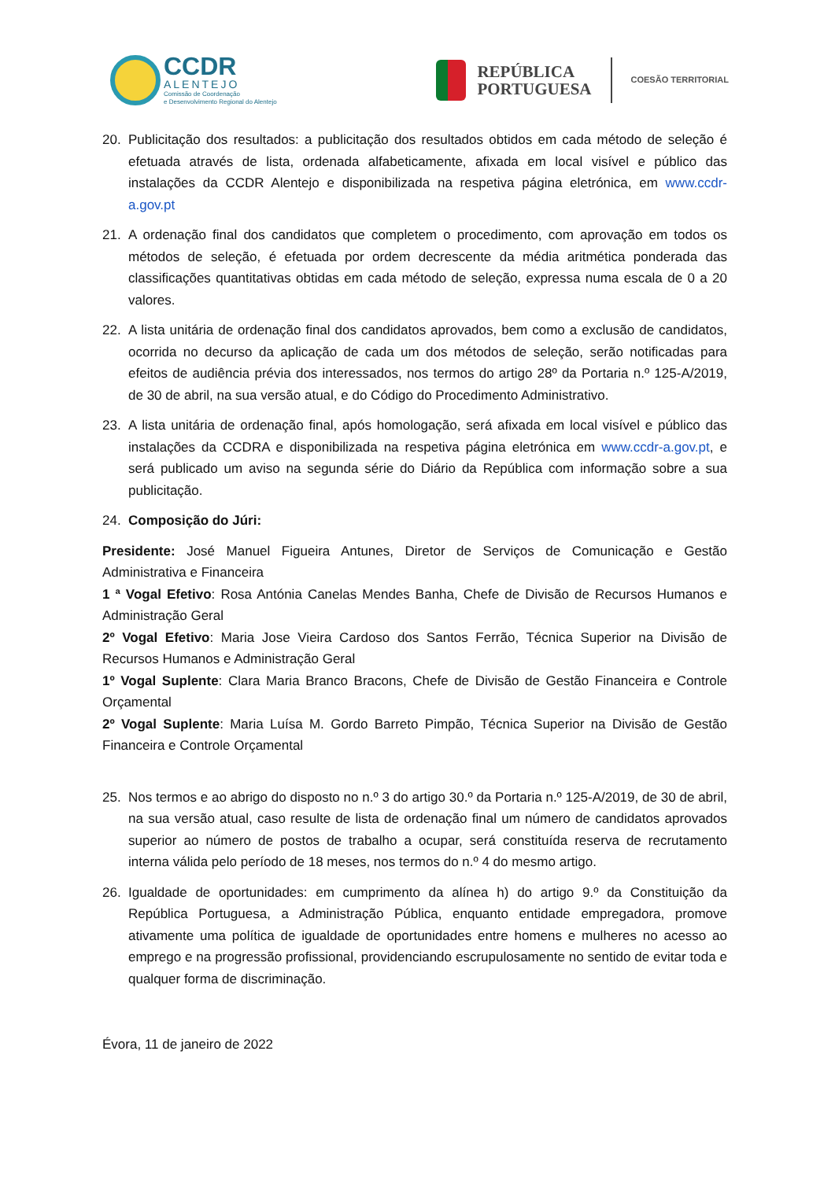CCDR
ALENTEJO
Comissão de Coordenação
e Desenvolvimento Regional do Alentejo
REPÚBLICA
PORTUGUESA
COESÃO TERRITORIAL
20. Publicitação dos resultados: a publicitação dos resultados obtidos em cada método de seleção é efetuada através de lista, ordenada alfabeticamente, afixada em local visível e público das instalações da CCDR Alentejo e disponibilizada na respetiva página eletrónica, em www.ccdr-a.gov.pt
21. A ordenação final dos candidatos que completem o procedimento, com aprovação em todos os métodos de seleção, é efetuada por ordem decrescente da média aritmética ponderada das classificações quantitativas obtidas em cada método de seleção, expressa numa escala de 0 a 20 valores.
22. A lista unitária de ordenação final dos candidatos aprovados, bem como a exclusão de candidatos, ocorrida no decurso da aplicação de cada um dos métodos de seleção, serão notificadas para efeitos de audiência prévia dos interessados, nos termos do artigo 28º da Portaria n.º 125-A/2019, de 30 de abril, na sua versão atual, e do Código do Procedimento Administrativo.
23. A lista unitária de ordenação final, após homologação, será afixada em local visível e público das instalações da CCDRA e disponibilizada na respetiva página eletrónica em www.ccdr-a.gov.pt, e será publicado um aviso na segunda série do Diário da República com informação sobre a sua publicitação.
24. Composição do Júri:
Presidente: José Manuel Figueira Antunes, Diretor de Serviços de Comunicação e Gestão Administrativa e Financeira
1 ª Vogal Efetivo: Rosa Antónia Canelas Mendes Banha, Chefe de Divisão de Recursos Humanos e Administração Geral
2º Vogal Efetivo: Maria Jose Vieira Cardoso dos Santos Ferrão, Técnica Superior na Divisão de Recursos Humanos e Administração Geral
1º Vogal Suplente: Clara Maria Branco Bracons, Chefe de Divisão de Gestão Financeira e Controle Orçamental
2º Vogal Suplente: Maria Luísa M. Gordo Barreto Pimpão, Técnica Superior na Divisão de Gestão Financeira e Controle Orçamental
25. Nos termos e ao abrigo do disposto no n.º 3 do artigo 30.º da Portaria n.º 125-A/2019, de 30 de abril, na sua versão atual, caso resulte de lista de ordenação final um número de candidatos aprovados superior ao número de postos de trabalho a ocupar, será constituída reserva de recrutamento interna válida pelo período de 18 meses, nos termos do n.º 4 do mesmo artigo.
26. Igualdade de oportunidades: em cumprimento da alínea h) do artigo 9.º da Constituição da República Portuguesa, a Administração Pública, enquanto entidade empregadora, promove ativamente uma política de igualdade de oportunidades entre homens e mulheres no acesso ao emprego e na progressão profissional, providenciando escrupulosamente no sentido de evitar toda e qualquer forma de discriminação.
Évora, 11 de janeiro de 2022